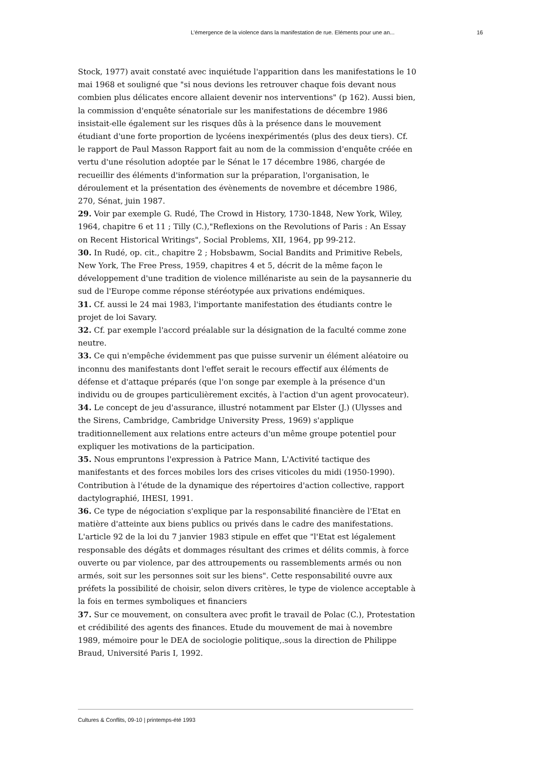L’émergence de la violence dans la manifestation de rue. Eléments pour une an... 16
Stock, 1977) avait constaté avec inquiétude l'apparition dans les manifestations le 10 mai 1968 et souligné que "si nous devions les retrouver chaque fois devant nous combien plus délicates encore allaient devenir nos interventions" (p 162). Aussi bien, la commission d'enquête sénatoriale sur les manifestations de décembre 1986 insistait-elle également sur les risques dûs à la présence dans le mouvement étudiant d'une forte proportion de lycéens inexpérimentés (plus des deux tiers). Cf. le rapport de Paul Masson Rapport fait au nom de la commission d'enquête créée en vertu d'une résolution adoptée par le Sénat le 17 décembre 1986, chargée de recueillir des éléments d'information sur la préparation, l'organisation, le déroulement et la présentation des évènements de novembre et décembre 1986, 270, Sénat, juin 1987.
29. Voir par exemple G. Rudé, The Crowd in History, 1730-1848, New York, Wiley, 1964, chapitre 6 et 11 ; Tilly (C.),"Reflexions on the Revolutions of Paris : An Essay on Recent Historical Writings", Social Problems, XII, 1964, pp 99-212.
30. In Rudé, op. cit., chapitre 2 ; Hobsbawm, Social Bandits and Primitive Rebels, New York, The Free Press, 1959, chapitres 4 et 5, décrit de la même façon le développement d'une tradition de violence millénariste au sein de la paysannerie du sud de l'Europe comme réponse stéréotypée aux privations endémiques.
31. Cf. aussi le 24 mai 1983, l'importante manifestation des étudiants contre le projet de loi Savary.
32. Cf. par exemple l'accord préalable sur la désignation de la faculté comme zone neutre.
33. Ce qui n'empêche évidemment pas que puisse survenir un élément aléatoire ou inconnu des manifestants dont l'effet serait le recours effectif aux éléments de défense et d'attaque préparés (que l'on songe par exemple à la présence d'un individu ou de groupes particulièrement excités, à l'action d'un agent provocateur).
34. Le concept de jeu d'assurance, illustré notamment par Elster (J.) (Ulysses and the Sirens, Cambridge, Cambridge University Press, 1969) s'applique traditionnellement aux relations entre acteurs d'un même groupe potentiel pour expliquer les motivations de la participation.
35. Nous empruntons l'expression à Patrice Mann, L'Activité tactique des manifestants et des forces mobiles lors des crises viticoles du midi (1950-1990). Contribution à l'étude de la dynamique des répertoires d'action collective, rapport dactylographié, IHESI, 1991.
36. Ce type de négociation s'explique par la responsabilité financière de l'Etat en matière d'atteinte aux biens publics ou privés dans le cadre des manifestations. L'article 92 de la loi du 7 janvier 1983 stipule en effet que "l'Etat est légalement responsable des dégâts et dommages résultant des crimes et délits commis, à force ouverte ou par violence, par des attroupements ou rassemblements armés ou non armés, soit sur les personnes soit sur les biens". Cette responsabilité ouvre aux préfets la possibilité de choisir, selon divers critères, le type de violence acceptable à la fois en termes symboliques et financiers
37. Sur ce mouvement, on consultera avec profit le travail de Polac (C.), Protestation et crédibilité des agents des finances. Etude du mouvement de mai à novembre 1989, mémoire pour le DEA de sociologie politique,.sous la direction de Philippe Braud, Université Paris I, 1992.
Cultures & Conflits, 09-10 | printemps-été 1993